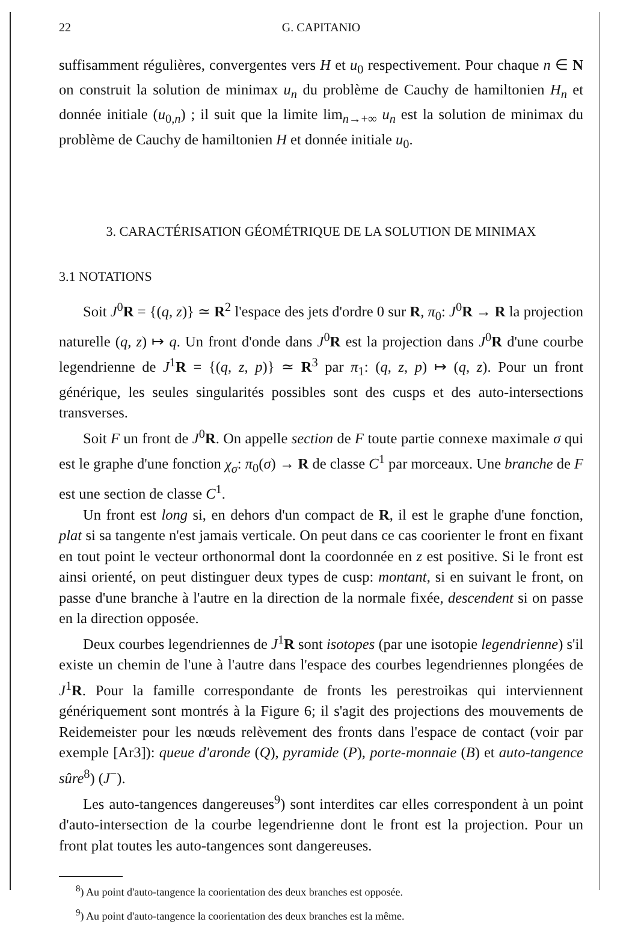22 G. CAPITANIO
suffisamment régulières, convergentes vers H et u<sub>0</sub> respectivement. Pour chaque n ∈ N on construit la solution de minimax u<sub>n</sub> du problème de Cauchy de hamiltonien H<sub>n</sub> et donnée initiale (u<sub>0,n</sub>) ; il suit que la limite lim<sub>n→+∞</sub> u<sub>n</sub> est la solution de minimax du problème de Cauchy de hamiltonien H et donnée initiale u<sub>0</sub>.
3. CARACTÉRISATION GÉOMÉTRIQUE DE LA SOLUTION DE MINIMAX
3.1 NOTATIONS
Soit J<sup>0</sup>R = {(q, z)} ≃ R<sup>2</sup> l'espace des jets d'ordre 0 sur R, π<sub>0</sub>: J<sup>0</sup>R → R la projection naturelle (q, z) ↦ q. Un front d'onde dans J<sup>0</sup>R est la projection dans J<sup>0</sup>R d'une courbe legendrienne de J<sup>1</sup>R = {(q, z, p)} ≃ R<sup>3</sup> par π<sub>1</sub>: (q, z, p) ↦ (q, z). Pour un front générique, les seules singularités possibles sont des cusps et des auto-intersections transverses.
Soit F un front de J<sup>0</sup>R. On appelle section de F toute partie connexe maximale σ qui est le graphe d'une fonction χ<sub>σ</sub>: π<sub>0</sub>(σ) → R de classe C<sup>1</sup> par morceaux. Une branche de F est une section de classe C<sup>1</sup>.
Un front est long si, en dehors d'un compact de R, il est le graphe d'une fonction, plat si sa tangente n'est jamais verticale. On peut dans ce cas coorienter le front en fixant en tout point le vecteur orthonormal dont la coordonnée en z est positive. Si le front est ainsi orienté, on peut distinguer deux types de cusp: montant, si en suivant le front, on passe d'une branche à l'autre en la direction de la normale fixée, descendent si on passe en la direction opposée.
Deux courbes legendriennes de J<sup>1</sup>R sont isotopes (par une isotopie legendrienne) s'il existe un chemin de l'une à l'autre dans l'espace des courbes legendriennes plongées de J<sup>1</sup>R. Pour la famille correspondante de fronts les perestroikas qui interviennent génériquement sont montrés à la Figure 6; il s'agit des projections des mouvements de Reidemeister pour les nœuds relèvement des fronts dans l'espace de contact (voir par exemple [Ar3]): queue d'aronde (Q), pyramide (P), porte-monnaie (B) et auto-tangence sûre<sup>8</sup>) (J<sup>−</sup>).
Les auto-tangences dangereuses<sup>9</sup>) sont interdites car elles correspondent à un point d'auto-intersection de la courbe legendrienne dont le front est la projection. Pour un front plat toutes les auto-tangences sont dangereuses.
<sup>8</sup>) Au point d'auto-tangence la coorientation des deux branches est opposée.
<sup>9</sup>) Au point d'auto-tangence la coorientation des deux branches est la même.